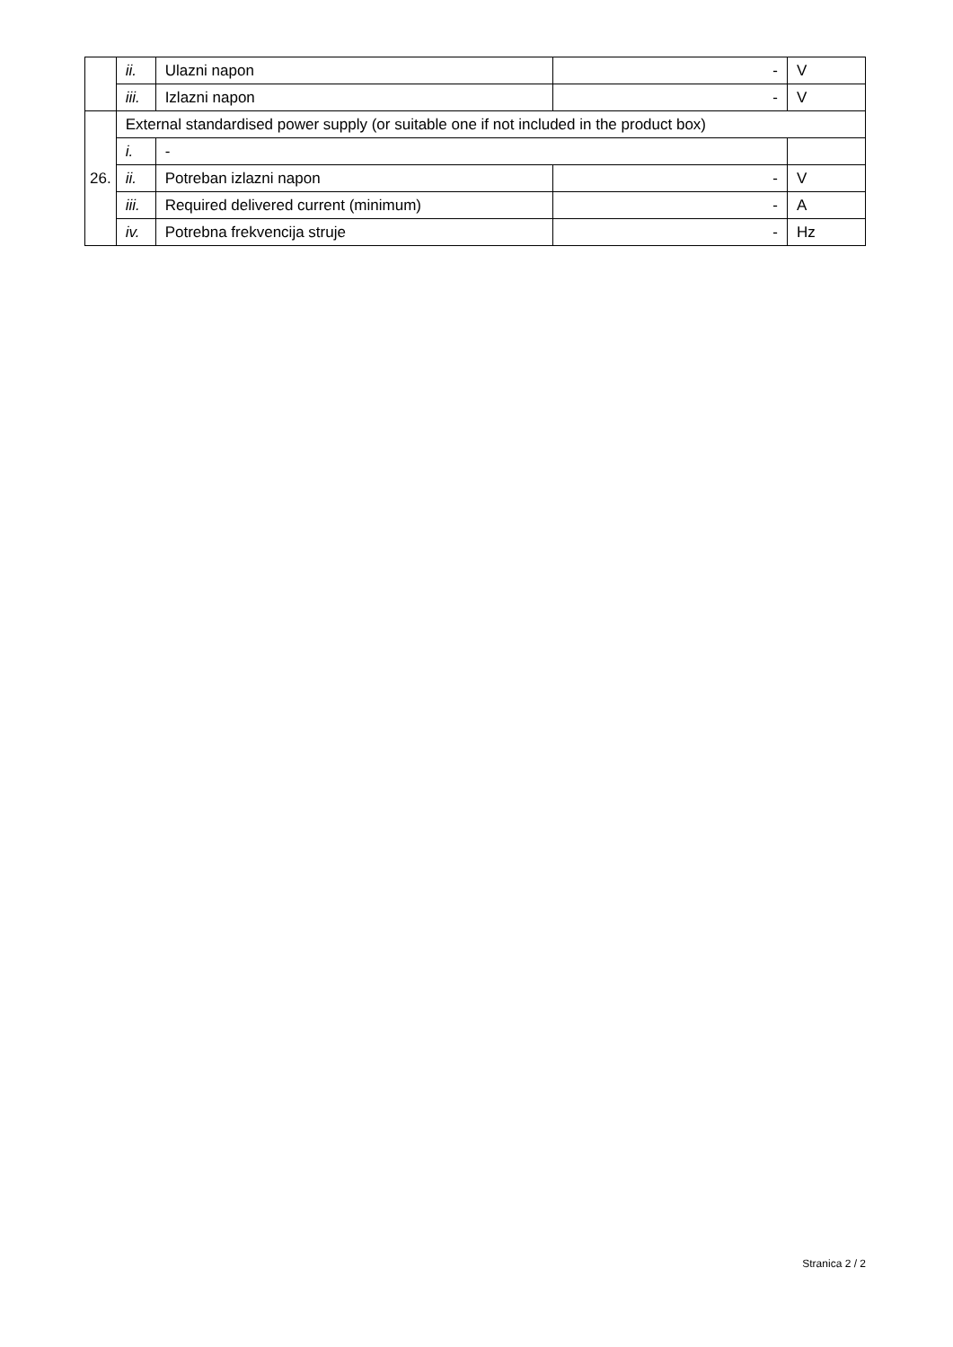| | ii. | Ulazni napon | - | V |
| | iii. | Izlazni napon | - | V |
| 26. | External standardised power supply (or suitable one if not included in the product box) | | | |
| | i. | - | | |
| | ii. | Potreban izlazni napon | - | V |
| | iii. | Required delivered current (minimum) | - | A |
| | iv. | Potrebna frekvencija struje | - | Hz |
Stranica 2 / 2